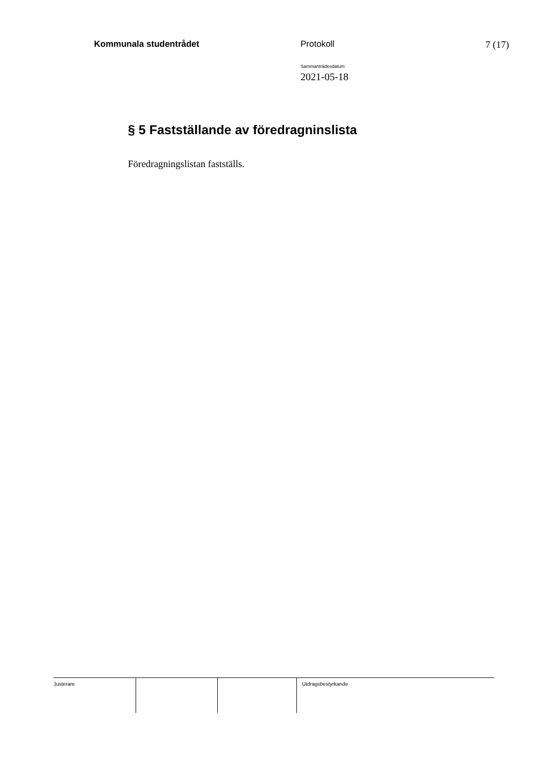Kommunala studentrådet Protokoll 7 (17)
Sammanträdesdatum
2021-05-18
§ 5 Fastställande av föredragninslista
Föredragningslistan fastställs.
Justerare Utdragsbestyrkande